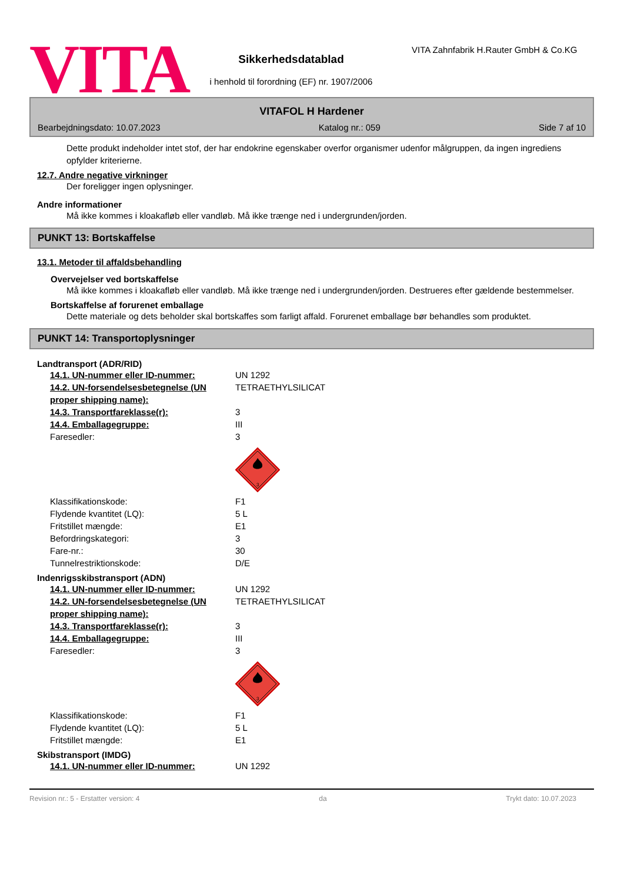VITA
Sikkerhedsdatablad
i henhold til forordning (EF) nr. 1907/2006
VITA Zahnfabrik H.Rauter GmbH & Co.KG
VITAFOL H Hardener
Bearbejdningsdato: 10.07.2023 Katalog nr.: 059 Side 7 af 10
Dette produkt indeholder intet stof, der har endokrine egenskaber overfor organismer udenfor målgruppen, da ingen ingrediens opfylder kriterierne.
12.7. Andre negative virkninger
Der foreligger ingen oplysninger.
Andre informationer
Må ikke kommes i kloakafløb eller vandløb. Må ikke trænge ned i undergrunden/jorden.
PUNKT 13: Bortskaffelse
13.1. Metoder til affaldsbehandling
Overvejelser ved bortskaffelse
Må ikke kommes i kloakafløb eller vandløb. Må ikke trænge ned i undergrunden/jorden. Destrueres efter gældende bestemmelser.
Bortskaffelse af forurenet emballage
Dette materiale og dets beholder skal bortskaffes som farligt affald. Forurenet emballage bør behandles som produktet.
PUNKT 14: Transportoplysninger
Landtransport (ADR/RID)
14.1. UN-nummer eller ID-nummer: UN 1292
14.2. UN-forsendelsesbetegnelse (UN proper shipping name): TETRAETHYLSILICAT
14.3. Transportfareklasse(r): 3
14.4. Emballagegruppe: III
Faresedler: 3
3
Klassifikationskode: F1
Flydende kvantitet (LQ): 5 L
Fritstillet mængde: E1
Befordringskategori: 3
Fare-nr.: 30
Tunnelrestriktionskode: D/E
Indenrigsskibstransport (ADN)
14.1. UN-nummer eller ID-nummer: UN 1292
14.2. UN-forsendelsesbetegnelse (UN proper shipping name): TETRAETHYLSILICAT
14.3. Transportfareklasse(r): 3
14.4. Emballagegruppe: III
Faresedler: 3
3
Klassifikationskode: F1
Flydende kvantitet (LQ): 5 L
Fritstillet mængde: E1
Skibstransport (IMDG)
14.1. UN-nummer eller ID-nummer: UN 1292
Revision nr.: 5 - Erstatter version: 4 da Trykt dato: 10.07.2023